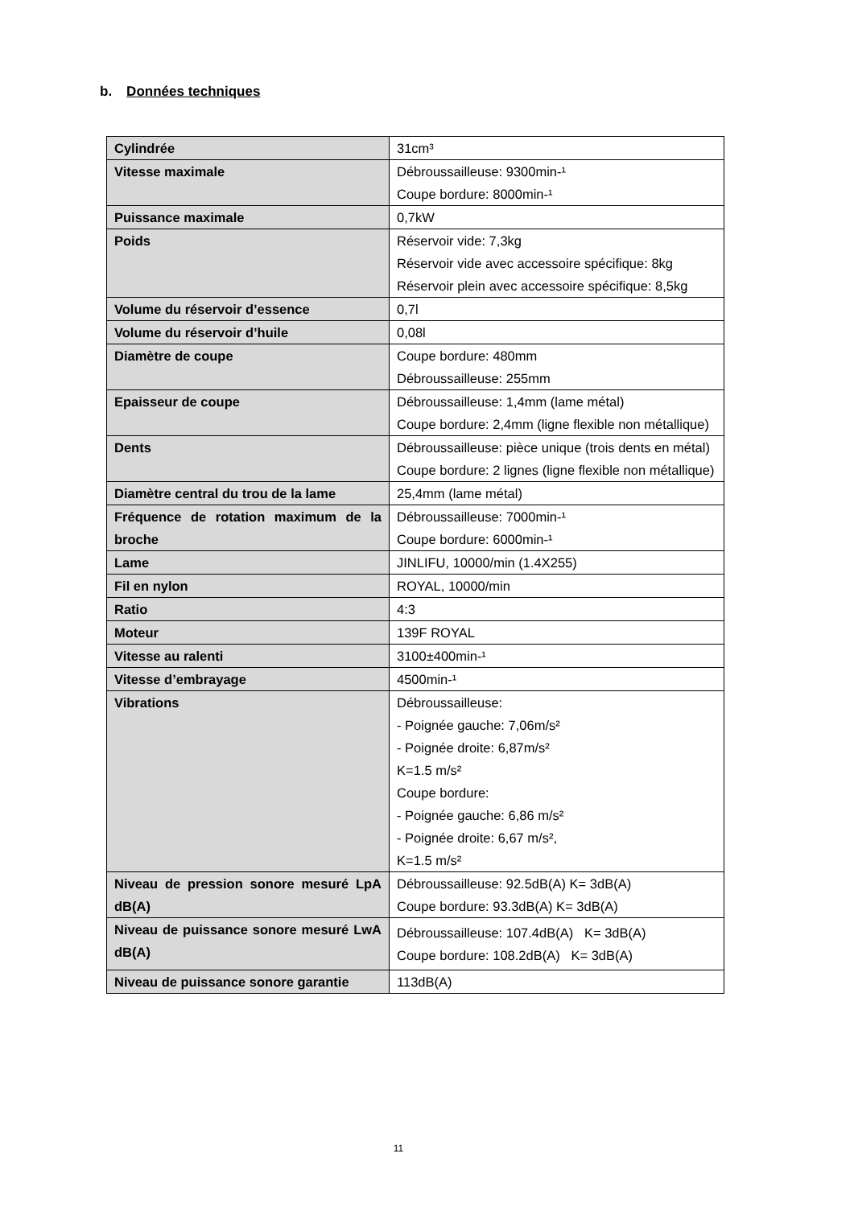b. Données techniques
| Cylindrée | 31cm³ |
| Vitesse maximale | Débroussailleuse: 9300min-¹ Coupe bordure: 8000min-¹ |
| Puissance maximale | 0,7kW |
| Poids | Réservoir vide: 7,3kg Réservoir vide avec accessoire spécifique: 8kg Réservoir plein avec accessoire spécifique: 8,5kg |
| Volume du réservoir d’essence | 0,7l |
| Volume du réservoir d’huile | 0,08l |
| Diamètre de coupe | Coupe bordure: 480mm Débroussailleuse: 255mm |
| Epaisseur de coupe | Débroussailleuse: 1,4mm (lame métal) Coupe bordure: 2,4mm (ligne flexible non métallique) |
| Dents | Débroussailleuse: pièce unique (trois dents en métal) Coupe bordure: 2 lignes (ligne flexible non métallique) |
| Diamètre central du trou de la lame | 25,4mm (lame métal) |
| Fréquence de rotation maximum de la broche | Débroussailleuse: 7000min-¹ Coupe bordure: 6000min-¹ |
| Lame | JINLIFU, 10000/min (1.4X255) |
| Fil en nylon | ROYAL, 10000/min |
| Ratio | 4:3 |
| Moteur | 139F ROYAL |
| Vitesse au ralenti | 3100±400min-¹ |
| Vitesse d’embrayage | 4500min-¹ |
| Vibrations | Débroussailleuse: - Poignée gauche: 7,06m/s² - Poignée droite: 6,87m/s² K=1.5 m/s² Coupe bordure: - Poignée gauche: 6,86 m/s² - Poignée droite: 6,67 m/s², K=1.5 m/s² |
| Niveau de pression sonore mesuré LpA dB(A) | Débroussailleuse: 92.5dB(A) K= 3dB(A) Coupe bordure: 93.3dB(A) K= 3dB(A) |
| Niveau de puissance sonore mesuré LwA dB(A) | Débroussailleuse: 107.4dB(A) K= 3dB(A) Coupe bordure: 108.2dB(A) K= 3dB(A) |
| Niveau de puissance sonore garantie | 113dB(A) |
11